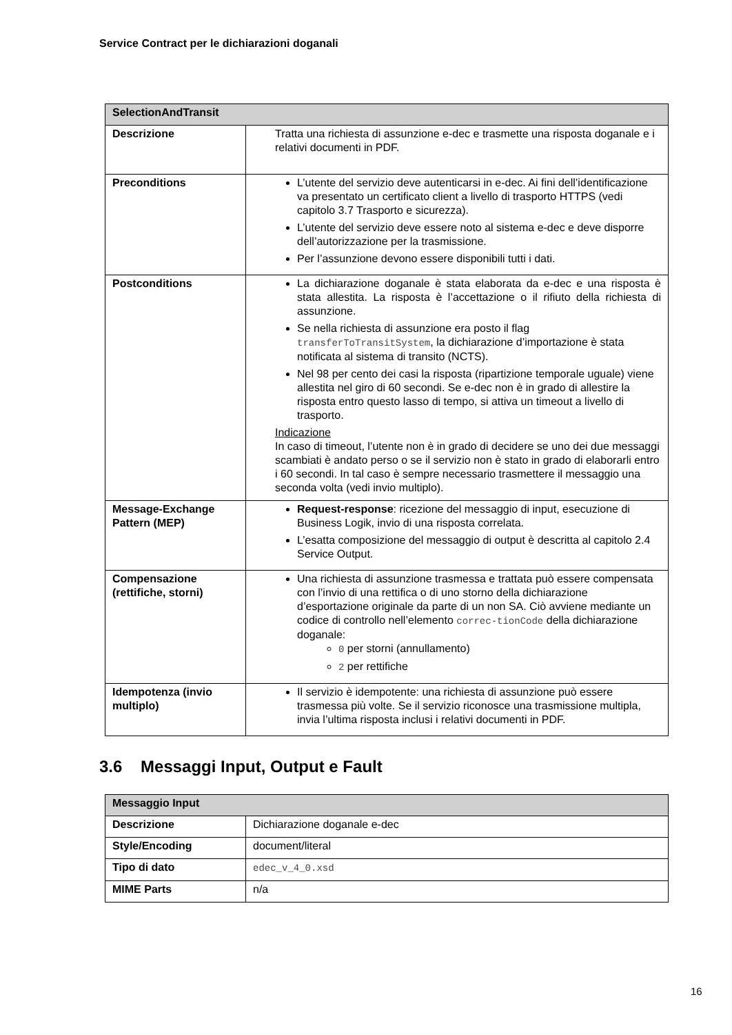Service Contract per le dichiarazioni doganali
| SelectionAndTransit | |
| --- | --- |
| Descrizione | Tratta una richiesta di assunzione e-dec e trasmette una risposta doganale e i relativi documenti in PDF. |
| Preconditions | L’utente del servizio deve autenticarsi in e-dec. Ai fini dell’identificazione va presentato un certificato client a livello di trasporto HTTPS (vedi capitolo 3.7 Trasporto e sicurezza). L’utente del servizio deve essere noto al sistema e-dec e deve disporre dell’autorizzazione per la trasmissione. Per l’assunzione devono essere disponibili tutti i dati. |
| Postconditions | La dichiarazione doganale è stata elaborata da e-dec e una risposta è stata allestita. La risposta è l’accettazione o il rifiuto della richiesta di assunzione. Se nella richiesta di assunzione era posto il flag transferToTransitSystem , la dichiarazione d’importazione è stata notificata al sistema di transito (NCTS). Nel 98 per cento dei casi la risposta (ripartizione temporale uguale) viene allestita nel giro di 60 secondi. Se e-dec non è in grado di allestire la risposta entro questo lasso di tempo, si attiva un timeout a livello di trasporto. Indicazione In caso di timeout, l’utente non è in grado di decidere se uno dei due messaggi scambiati è andato perso o se il servizio non è stato in grado di elaborarli entro i 60 secondi. In tal caso è sempre necessario trasmettere il messaggio una seconda volta (vedi invio multiplo). |
| Message-Exchange Pattern (MEP) | Request-response : ricezione del messaggio di input, esecuzione di Business Logik, invio di una risposta correlata. L’esatta composizione del messaggio di output è descritta al capitolo 2.4 Service Output. |
| Compensazione (rettifiche, storni) | Una richiesta di assunzione trasmessa e trattata può essere compensata con l’invio di una rettifica o di uno storno della dichiarazione d’esportazione originale da parte di un non SA. Ciò avviene mediante un codice di controllo nell’elemento correc-tionCode della dichiarazione doganale: 0 per storni (annullamento) 2 per rettifiche |
| Idempotenza (invio multiplo) | Il servizio è idempotente: una richiesta di assunzione può essere trasmessa più volte. Se il servizio riconosce una trasmissione multipla, invia l’ultima risposta inclusi i relativi documenti in PDF. |
3.6 Messaggi Input, Output e Fault
| Messaggio Input | |
| --- | --- |
| Descrizione | Dichiarazione doganale e-dec |
| Style/Encoding | document/literal |
| Tipo di dato | edec_v_4_0.xsd |
| MIME Parts | n/a |
16